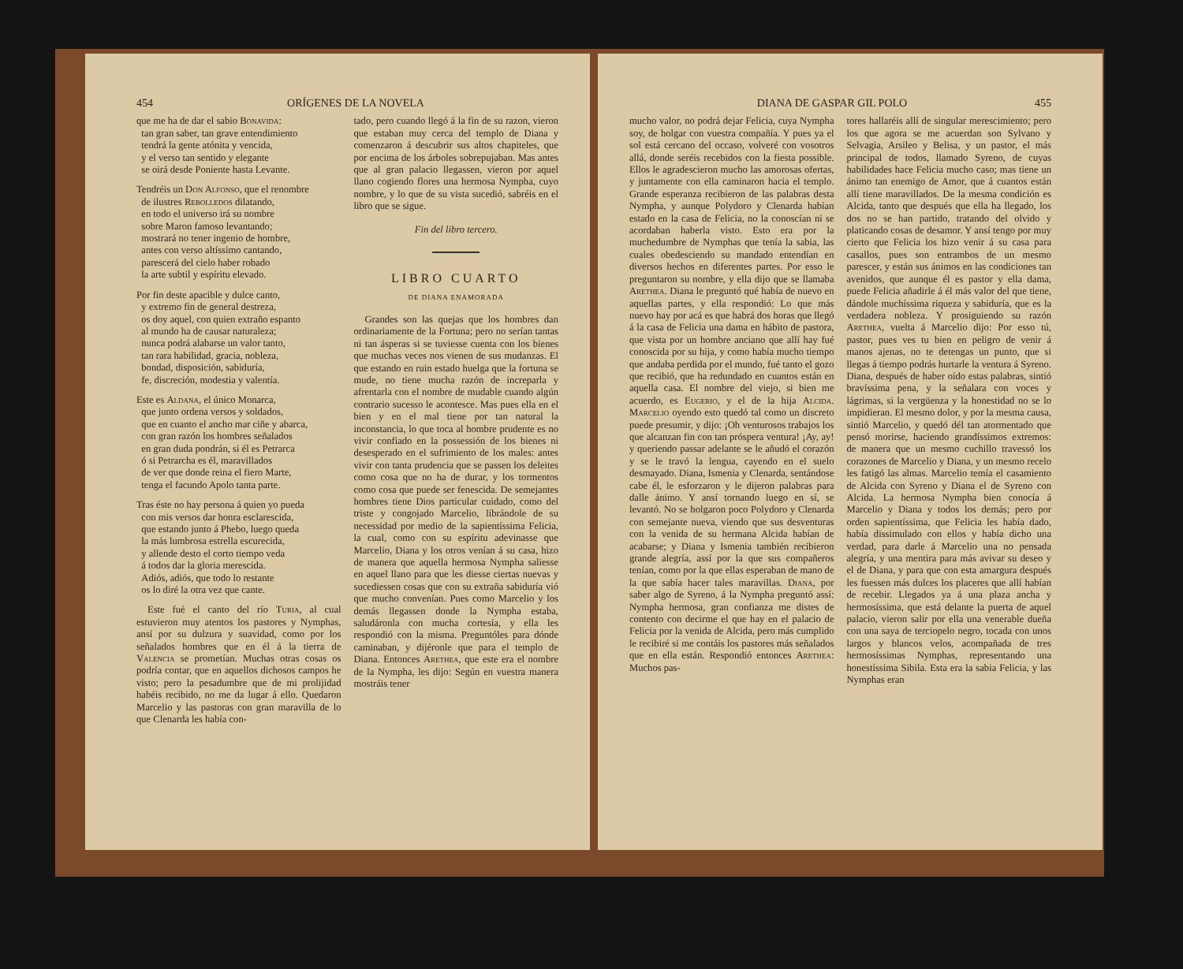454 ORÍGENES DE LA NOVELA
que me ha de dar el sabio Bonavida:
tan gran saber, tan grave entendimiento
tendrá la gente atónita y vencida,
y el verso tan sentido y elegante
se oirá desde Poniente hasta Levante.
Tendréis un Don Alfonso, que el renombre
de ilustres Rebolledos dilatando,
en todo el universo irá su nombre
sobre Maron famoso levantando;
mostrará no tener ingenio de hombre,
antes con verso altíssimo cantando,
parescerá del cielo haber robado
la arte subtil y espíritu elevado.
Por fin deste apacible y dulce canto,
y extremo fin de general destreza,
os doy aquel, con quien extraño espanto
al mundo ha de causar naturaleza;
nunca podrá alabarse un valor tanto,
tan rara habilidad, gracia, nobleza,
bondad, disposición, sabiduría,
fe, discreción, modestia y valentía.
Este es Aldana, el único Monarca,
que junto ordena versos y soldados,
que en cuanto el ancho mar ciñe y abarca,
con gran razón los hombres señalados
en gran duda pondrán, si él es Petrarca
ó si Petrarcha es él, maravillados
de ver que donde reina el fiero Marte,
tenga el facundo Apolo tanta parte.
Tras éste no hay persona á quien yo pueda
con mis versos dar honra esclarescida,
que estando junto á Phebo, luego queda
la más lumbrosa estrella escurecida,
y allende desto el corto tiempo veda
á todos dar la gloria merescida.
Adiós, adiós, que todo lo restante
os lo diré la otra vez que cante.
Este fué el canto del río Turia, al cual estuvieron muy atentos los pastores y Nymphas, ansí por su dulzura y suavidad, como por los señalados hombres que en él á la tierra de Valencia se prometían. Muchas otras cosas os podría contar, que en aquellos dichosos campos he visto; pero la pesadumbre que de mi prolijidad habéis recibido, no me da lugar á ello. Quedaron Marcelio y las pastoras con gran maravilla de lo que Clenarda les había con-
tado, pero cuando llegó á la fin de su razon, vieron que estaban muy cerca del templo de Diana y comenzaron á descubrir sus altos chapiteles, que por encima de los árboles sobrepujaban. Mas antes que al gran palacio llegassen, vieron por aquel llano cogiendo flores una hermosa Nympha, cuyo nombre, y lo que de su vista sucedió, sabréis en el libro que se sigue.
Fin del libro tercero.
LIBRO CUARTO
DE DIANA ENAMORADA
Grandes son las quejas que los hombres dan ordinariamente de la Fortuna; pero no serían tantas ni tan ásperas si se tuviesse cuenta con los bienes que muchas veces nos vienen de sus mudanzas. El que estando en ruin estado huelga que la fortuna se mude, no tiene mucha razón de increparla y afrentarla con el nombre de mudable cuando algún contrario sucesso le acontesce. Mas pues ella en el bien y en el mal tiene por tan natural la inconstancia, lo que toca al hombre prudente es no vivir confiado en la possessión de los bienes ni desesperado en el sufrimiento de los males: antes vivir con tanta prudencia que se passen los deleites como cosa que no ha de durar, y los tormentos como cosa que puede ser fenescida. De semejantes hombres tiene Dios particular cuidado, como del triste y congojado Marcelio, librándole de su necessidad por medio de la sapientíssima Felicia, la cual, como con su espíritu adevinasse que Marcelio, Diana y los otros venían á su casa, hizo de manera que aquella hermosa Nympha saliesse en aquel llano para que les diesse ciertas nuevas y sucediessen cosas que con su extraña sabiduría vió que mucho convenían. Pues como Marcelio y los demás llegassen donde la Nympha estaba, saludáronla con mucha cortesía, y ella les respondió con la misma. Preguntóles para dónde caminaban, y dijéronle que para el templo de Diana. Entonces Arethea, que este era el nombre de la Nympha, les dijo: Según en vuestra manera mostráis tener
DIANA DE GASPAR GIL POLO 455
mucho valor, no podrá dejar Felicia, cuya Nympha soy, de holgar con vuestra compañía. Y pues ya el sol está cercano del occaso, volveré con vosotros allá, donde seréis recebidos con la fiesta possible. Ellos le agradescieron mucho las amorosas ofertas, y juntamente con ella caminaron hacia el templo. Grande esperanza recibieron de las palabras desta Nympha, y aunque Polydoro y Clenarda habían estado en la casa de Felicia, no la conoscían ni se acordaban haberla visto. Esto era por la muchedumbre de Nymphas que tenía la sabia, las cuales obedesciendo su mandado entendían en diversos hechos en diferentes partes. Por esso le preguntaron su nombre, y ella dijo que se llamaba Arethea. Diana le preguntó qué había de nuevo en aquellas partes, y ella respondió: Lo que más nuevo hay por acá es que habrá dos horas que llegó á la casa de Felicia una dama en hábito de pastora, que vista por un hombre anciano que allí hay fué conoscida por su hija, y como había mucho tiempo que andaba perdida por el mundo, fué tanto el gozo que recibió, que ha redundado en cuantos están en aquella casa. El nombre del viejo, si bien me acuerdo, es Eugerio, y el de la hija Alcida. Marcelio oyendo esto quedó tal como un discreto puede presumir, y dijo: ¡Oh venturosos trabajos los que alcanzan fin con tan próspera ventura! ¡Ay, ay! y queriendo passar adelante se le añudó el corazón y se le travó la lengua, cayendo en el suelo desmayado. Diana, Ismenia y Clenarda, sentándose cabe él, le esforzaron y le dijeron palabras para dalle ánimo. Y ansí tornando luego en sí, se levantó. No se holgaron poco Polydoro y Clenarda con semejante nueva, viendo que sus desventuras con la venida de su hermana Alcida habían de acabarse; y Diana y Ismenia también recibieron grande alegría, assí por la que sus compañeros tenían, como por la que ellas esperaban de mano de la que sabía hacer tales maravillas. Diana, por saber algo de Syreno, á la Nympha preguntó assí: Nympha hermosa, gran confianza me distes de contento con decirme el que hay en el palacio de Felicia por la venida de Alcida, pero más cumplido le recibiré si me contáis los pastores más señalados que en ella están. Respondió entonces Arethea: Muchos pas-
tores hallaréis allí de singular merescimiento; pero los que agora se me acuerdan son Sylvano y Selvagia, Arsileo y Belisa, y un pastor, el más principal de todos, llamado Syreno, de cuyas habilidades hace Felicia mucho caso; mas tiene un ánimo tan enemigo de Amor, que á cuantos están allí tiene maravillados. De la mesma condición es Alcida, tanto que después que ella ha llegado, los dos no se han partido, tratando del olvido y platicando cosas de desamor. Y ansí tengo por muy cierto que Felicia los hizo venir á su casa para casallos, pues son entrambos de un mesmo parescer, y están sus ánimos en las condiciones tan avenidos, que aunque él es pastor y ella dama, puede Felicia añadirle á él más valor del que tiene, dándole muchíssima riqueza y sabiduría, que es la verdadera nobleza. Y prosiguiendo su razón Arethea, vuelta á Marcelio dijo: Por esso tú, pastor, pues ves tu bien en peligro de venir á manos ajenas, no te detengas un punto, que si llegas á tiempo podrás hurtarle la ventura á Syreno. Diana, después de haber oído estas palabras, sintió bravíssima pena, y la señalara con voces y lágrimas, si la vergüenza y la honestidad no se lo impidieran. El mesmo dolor, y por la mesma causa, sintió Marcelio, y quedó dél tan atormentado que pensó morirse, haciendo grandíssimos extremos: de manera que un mesmo cuchillo travessó los corazones de Marcelio y Diana, y un mesmo recelo les fatigó las almas. Marcelio temía el casamiento de Alcida con Syreno y Diana el de Syreno con Alcida. La hermosa Nympha bien conocía á Marcelio y Diana y todos los demás; pero por orden sapientíssima, que Felicia les había dado, había dissimulado con ellos y había dicho una verdad, para darle á Marcelio una no pensada alegría, y una mentira para más avivar su deseo y el de Diana, y para que con esta amargura después les fuessen más dulces los placeres que allí habían de recebir. Llegados ya á una plaza ancha y hermosíssima, que está delante la puerta de aquel palacio, vieron salir por ella una venerable dueña con una saya de terciopelo negro, tocada con unos largos y blancos velos, acompañada de tres hermosíssimas Nymphas, representando una honestíssima Sibila. Esta era la sabia Felicia, y las Nymphas eran